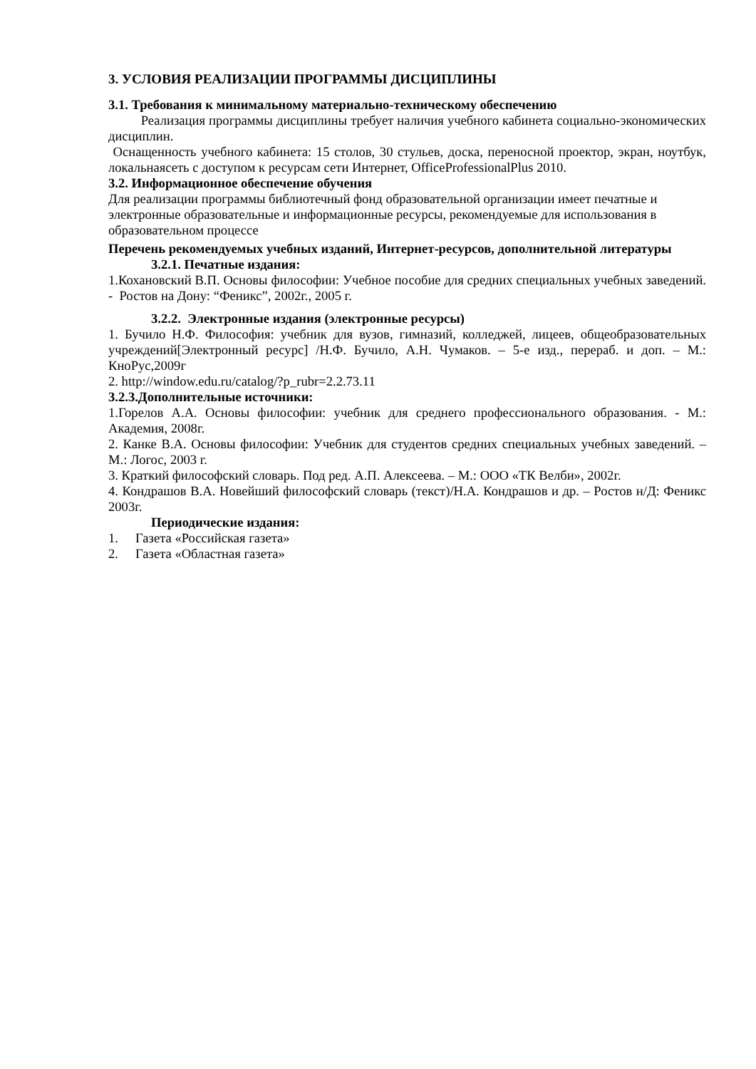3. УСЛОВИЯ РЕАЛИЗАЦИИ ПРОГРАММЫ ДИСЦИПЛИНЫ
3.1. Требования к минимальному материально-техническому обеспечению
Реализация программы дисциплины требует наличия учебного кабинета социально-экономических дисциплин.
Оснащенность учебного кабинета: 15 столов, 30 стульев, доска, переносной проектор, экран, ноутбук, локальнаясеть с доступом к ресурсам сети Интернет, OfficeProfessionalPlus 2010.
3.2. Информационное обеспечение обучения
Для реализации программы библиотечный фонд образовательной организации имеет печатные и электронные образовательные и информационные ресурсы, рекомендуемые для использования в образовательном процессе
Перечень рекомендуемых учебных изданий, Интернет-ресурсов, дополнительной литературы
3.2.1. Печатные издания:
1.Кохановский В.П. Основы философии: Учебное пособие для средних специальных учебных заведений. - Ростов на Дону: “Феникс”, 2002г., 2005 г.
3.2.2. Электронные издания (электронные ресурсы)
1. Бучило Н.Ф. Философия: учебник для вузов, гимназий, колледжей, лицеев, общеобразовательных учреждений[Электронный ресурс] /Н.Ф. Бучило, А.Н. Чумаков. – 5-е изд., перераб. и доп. – М.: КноРус,2009г
2. http://window.edu.ru/catalog/?p_rubr=2.2.73.11
3.2.3.Дополнительные источники:
1.Горелов А.А. Основы философии: учебник для среднего профессионального образования. - М.: Академия, 2008г.
2. Канке В.А. Основы философии: Учебник для студентов средних специальных учебных заведений. – М.: Логос, 2003 г.
3. Краткий философский словарь. Под ред. А.П. Алексеева. – М.: ООО «ТК Велби», 2002г.
4. Кондрашов В.А. Новейший философский словарь (текст)/Н.А. Кондрашов и др. – Ростов н/Д: Феникс 2003г.
Периодические издания:
1. Газета «Российская газета»
2. Газета «Областная газета»